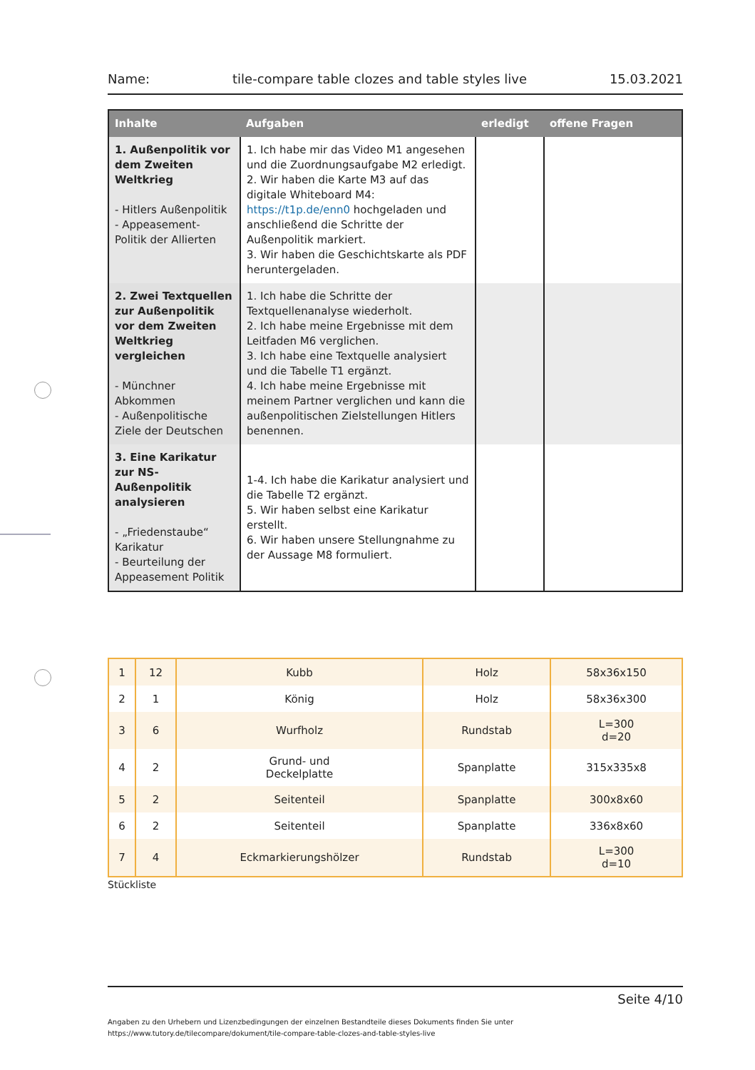Name: tile-compare table clozes and table styles live 15.03.2021
| Inhalte | Aufgaben | erledigt | offene Fragen |
| --- | --- | --- | --- |
| 1. Außenpolitik vor dem Zweiten Weltkrieg - Hitlers Außenpolitik - Appeasement- Politik der Allierten | 1. Ich habe mir das Video M1 angesehen und die Zuordnungsaufgabe M2 erledigt. 2. Wir haben die Karte M3 auf das digitale Whiteboard M4: https://t1p.de/enn0 hochgeladen und anschließend die Schritte der Außenpolitik markiert. 3. Wir haben die Geschichtskarte als PDF heruntergeladen. | | |
| 2. Zwei Textquellen zur Außenpolitik vor dem Zweiten Weltkrieg vergleichen - Münchner Abkommen - Außenpolitische Ziele der Deutschen | 1. Ich habe die Schritte der Textquellenanalyse wiederholt. 2. Ich habe meine Ergebnisse mit dem Leitfaden M6 verglichen. 3. Ich habe eine Textquelle analysiert und die Tabelle T1 ergänzt. 4. Ich habe meine Ergebnisse mit meinem Partner verglichen und kann die außenpolitischen Zielstellungen Hitlers benennen. | | |
| 3. Eine Karikatur zur NS-Außenpolitik analysieren - „Friedenstaube“ Karikatur - Beurteilung der Appeasement Politik | 1-4. Ich habe die Karikatur analysiert und die Tabelle T2 ergänzt. 5. Wir haben selbst eine Karikatur erstellt. 6. Wir haben unsere Stellungnahme zu der Aussage M8 formuliert. | | |
| 1 | 12 | Kubb | Holz | 58x36x150 |
| 2 | 1 | König | Holz | 58x36x300 |
| 3 | 6 | Wurfholz | Rundstab | L=300 d=20 |
| 4 | 2 | Grund- und Deckelplatte | Spanplatte | 315x335x8 |
| 5 | 2 | Seitenteil | Spanplatte | 300x8x60 |
| 6 | 2 | Seitenteil | Spanplatte | 336x8x60 |
| 7 | 4 | Eckmarkierungshölzer | Rundstab | L=300 d=10 |
Stückliste
Seite 4/10
Angaben zu den Urhebern und Lizenzbedingungen der einzelnen Bestandteile dieses Dokuments finden Sie unter
https://www.tutory.de/tilecompare/dokument/tile-compare-table-clozes-and-table-styles-live